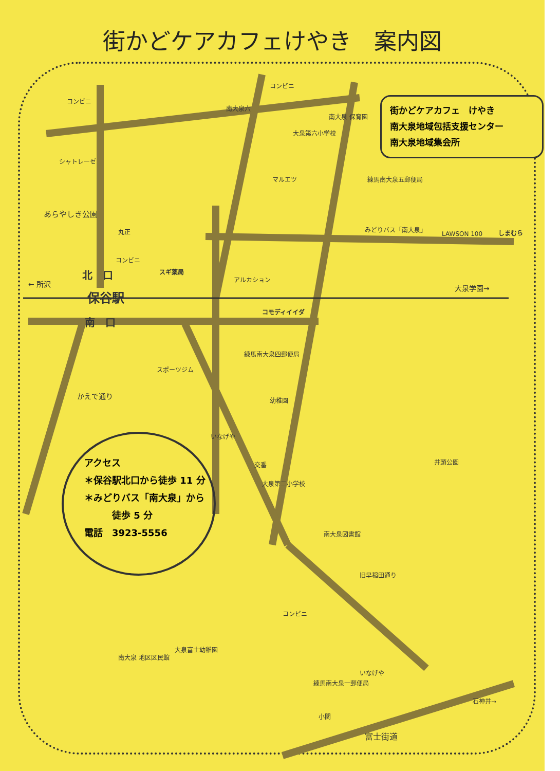街かどケアカフェけやき　案内図
街かどケアカフェ　けやき
南大泉地域包括支援センター
南大泉地域集会所
コンビニ
コンビニ
南大泉六
南大泉 保育園
大泉第六小学校
シャトレーゼ
マルエツ 練馬南大泉五郵便局
あらやしき公園
丸正 みどりバス「南大泉」
LAWSON 100 しまむら
コンビニ
スギ薬局
北　口 アルカション
← 所沢
保谷駅
大泉学園→
コモディイイダ
南　口
練馬南大泉四郵便局
スポーツジム
幼稚園
かえで通り
井頭公園
交番
大泉第二小学校
南大泉図書館
旧早稲田通り
コンビニ
南大泉 地区区民館
大泉富士幼稚園
練馬南大泉一郵便局
いなげや
いなげや
石神井→
小関
富士街道
アクセス
＊保谷駅北口から徒歩 11 分
＊みどりバス「南大泉」から
　　　徒歩 5 分
電話　3923-5556